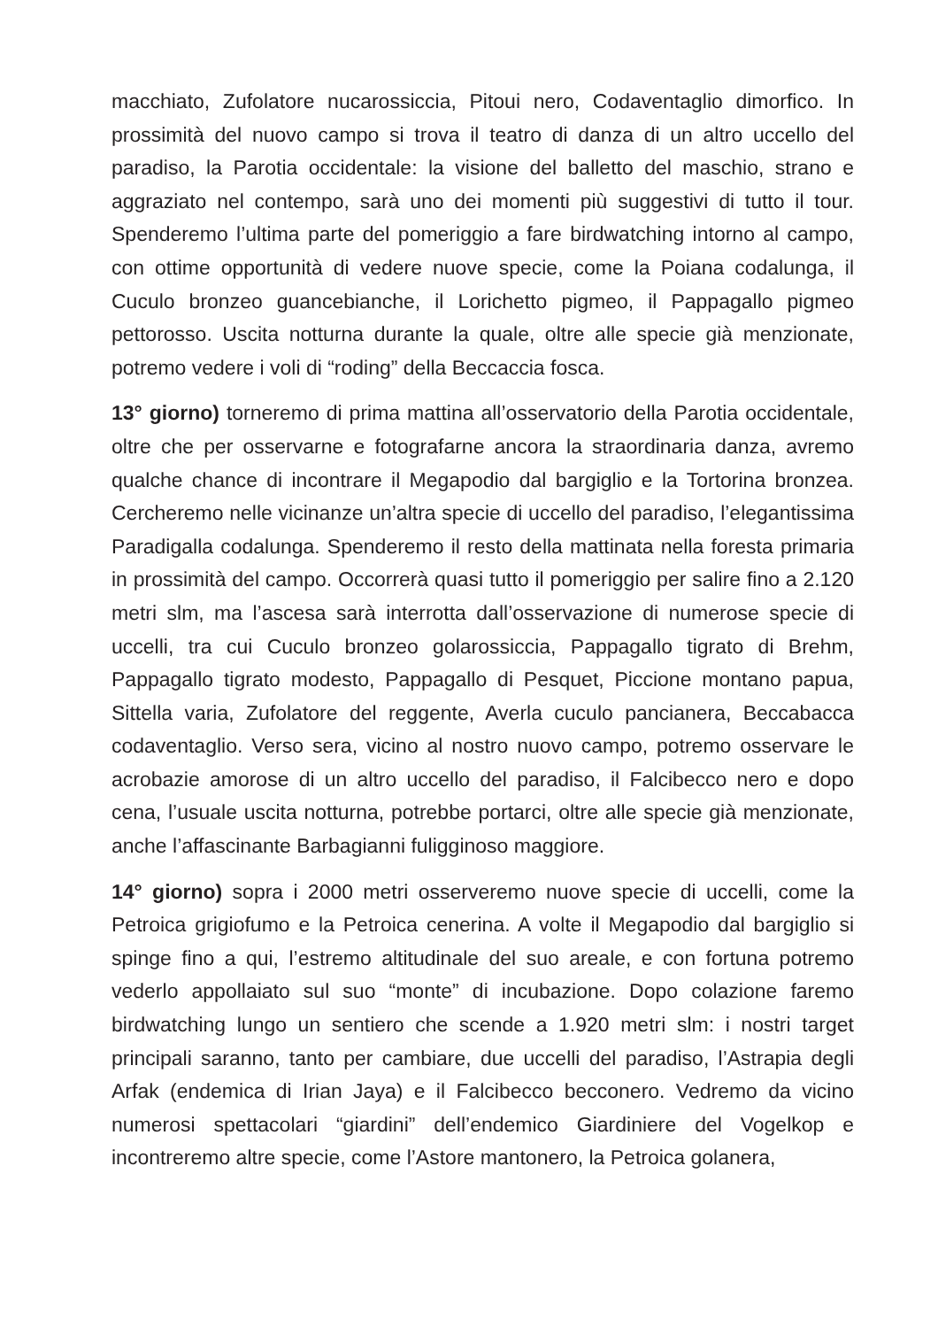macchiato, Zufolatore nucarossiccia, Pitoui nero, Codaventaglio dimorfico. In prossimità del nuovo campo si trova il teatro di danza di un altro uccello del paradiso, la Parotia occidentale: la visione del balletto del maschio, strano e aggraziato nel contempo, sarà uno dei momenti più suggestivi di tutto il tour. Spenderemo l’ultima parte del pomeriggio a fare birdwatching intorno al campo, con ottime opportunità di vedere nuove specie, come la Poiana codalunga, il Cuculo bronzeo guancebianche, il Lorichetto pigmeo, il Pappagallo pigmeo pettorosso. Uscita notturna durante la quale, oltre alle specie già menzionate, potremo vedere i voli di “roding” della Beccaccia fosca.
13° giorno) torneremo di prima mattina all’osservatorio della Parotia occidentale, oltre che per osservarne e fotografarne ancora la straordinaria danza, avremo qualche chance di incontrare il Megapodio dal bargiglio e la Tortorina bronzea. Cercheremo nelle vicinanze un’altra specie di uccello del paradiso, l’elegantissima Paradigalla codalunga. Spenderemo il resto della mattinata nella foresta primaria in prossimità del campo. Occorrerà quasi tutto il pomeriggio per salire fino a 2.120 metri slm, ma l’ascesa sarà interrotta dall’osservazione di numerose specie di uccelli, tra cui Cuculo bronzeo golarossiccia, Pappagallo tigrato di Brehm, Pappagallo tigrato modesto, Pappagallo di Pesquet, Piccione montano papua, Sittella varia, Zufolatore del reggente, Averla cuculo pancianera, Beccabacca codaventaglio. Verso sera, vicino al nostro nuovo campo, potremo osservare le acrobazie amorose di un altro uccello del paradiso, il Falcibecco nero e dopo cena, l’usuale uscita notturna, potrebbe portarci, oltre alle specie già menzionate, anche l’affascinante Barbagianni fuligginoso maggiore.
14° giorno) sopra i 2000 metri osserveremo nuove specie di uccelli, come la Petroica grigiofumo e la Petroica cenerina. A volte il Megapodio dal bargiglio si spinge fino a qui, l’estremo altitudinale del suo areale, e con fortuna potremo vederlo appollaiato sul suo “monte” di incubazione. Dopo colazione faremo birdwatching lungo un sentiero che scende a 1.920 metri slm: i nostri target principali saranno, tanto per cambiare, due uccelli del paradiso, l’Astrapia degli Arfak (endemica di Irian Jaya) e il Falcibecco becconero. Vedremo da vicino numerosi spettacolari “giardini” dell’endemico Giardiniere del Vogelkop e incontreremo altre specie, come l’Astore mantonero, la Petroica golanera,